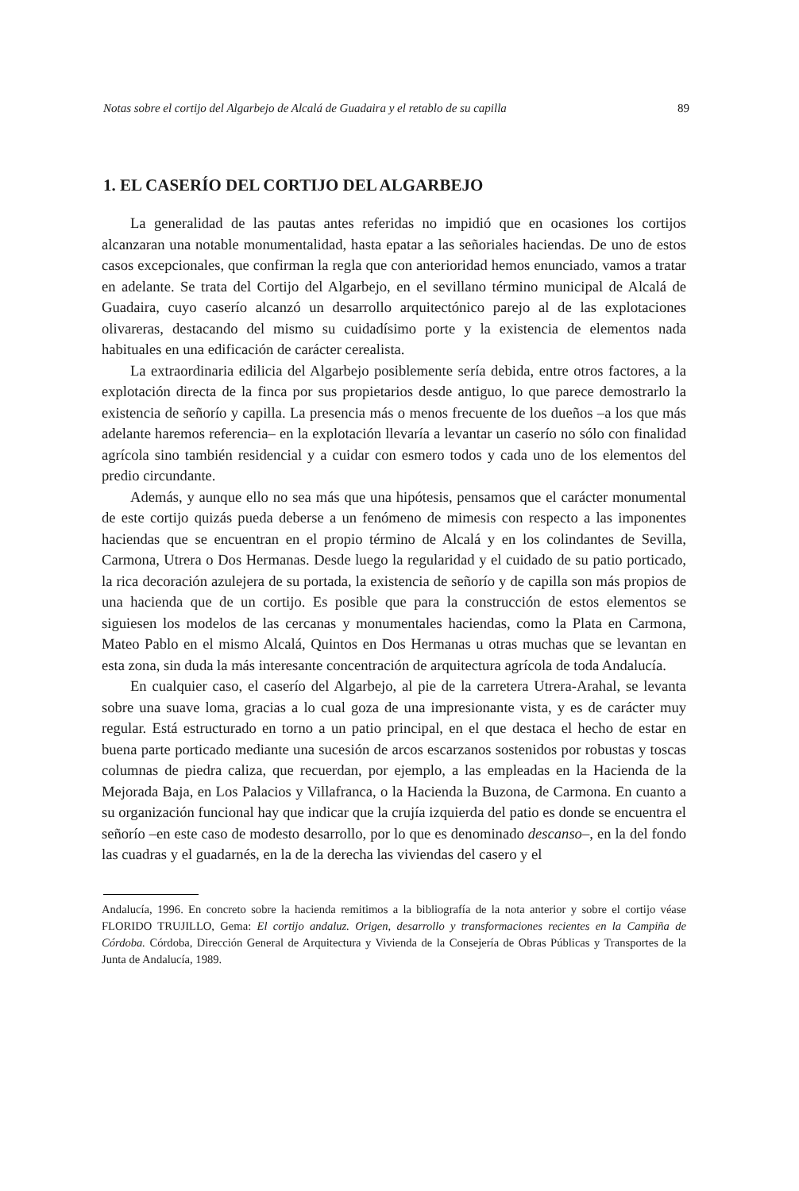Notas sobre el cortijo del Algarbejo de Alcalá de Guadaira y el retablo de su capilla 89
1. EL CASERÍO DEL CORTIJO DEL ALGARBEJO
La generalidad de las pautas antes referidas no impidió que en ocasiones los cortijos alcanzaran una notable monumentalidad, hasta epatar a las señoriales haciendas. De uno de estos casos excepcionales, que confirman la regla que con anterioridad hemos enunciado, vamos a tratar en adelante. Se trata del Cortijo del Algarbejo, en el sevillano término municipal de Alcalá de Guadaira, cuyo caserío alcanzó un desarrollo arquitectónico parejo al de las explotaciones olivareras, destacando del mismo su cuidadísimo porte y la existencia de elementos nada habituales en una edificación de carácter cerealista.
La extraordinaria edilicia del Algarbejo posiblemente sería debida, entre otros factores, a la explotación directa de la finca por sus propietarios desde antiguo, lo que parece demostrarlo la existencia de señorío y capilla. La presencia más o menos frecuente de los dueños –a los que más adelante haremos referencia– en la explotación llevaría a levantar un caserío no sólo con finalidad agrícola sino también residencial y a cuidar con esmero todos y cada uno de los elementos del predio circundante.
Además, y aunque ello no sea más que una hipótesis, pensamos que el carácter monumental de este cortijo quizás pueda deberse a un fenómeno de mimesis con respecto a las imponentes haciendas que se encuentran en el propio término de Alcalá y en los colindantes de Sevilla, Carmona, Utrera o Dos Hermanas. Desde luego la regularidad y el cuidado de su patio porticado, la rica decoración azulejera de su portada, la existencia de señorío y de capilla son más propios de una hacienda que de un cortijo. Es posible que para la construcción de estos elementos se siguiesen los modelos de las cercanas y monumentales haciendas, como la Plata en Carmona, Mateo Pablo en el mismo Alcalá, Quintos en Dos Hermanas u otras muchas que se levantan en esta zona, sin duda la más interesante concentración de arquitectura agrícola de toda Andalucía.
En cualquier caso, el caserío del Algarbejo, al pie de la carretera Utrera-Arahal, se levanta sobre una suave loma, gracias a lo cual goza de una impresionante vista, y es de carácter muy regular. Está estructurado en torno a un patio principal, en el que destaca el hecho de estar en buena parte porticado mediante una sucesión de arcos escarzanos sostenidos por robustas y toscas columnas de piedra caliza, que recuerdan, por ejemplo, a las empleadas en la Hacienda de la Mejorada Baja, en Los Palacios y Villafranca, o la Hacienda la Buzona, de Carmona. En cuanto a su organización funcional hay que indicar que la crujía izquierda del patio es donde se encuentra el señorío –en este caso de modesto desarrollo, por lo que es denominado descanso–, en la del fondo las cuadras y el guadarnés, en la de la derecha las viviendas del casero y el
Andalucía, 1996. En concreto sobre la hacienda remitimos a la bibliografía de la nota anterior y sobre el cortijo véase FLORIDO TRUJILLO, Gema: El cortijo andaluz. Origen, desarrollo y transformaciones recientes en la Campiña de Córdoba. Córdoba, Dirección General de Arquitectura y Vivienda de la Consejería de Obras Públicas y Transportes de la Junta de Andalucía, 1989.